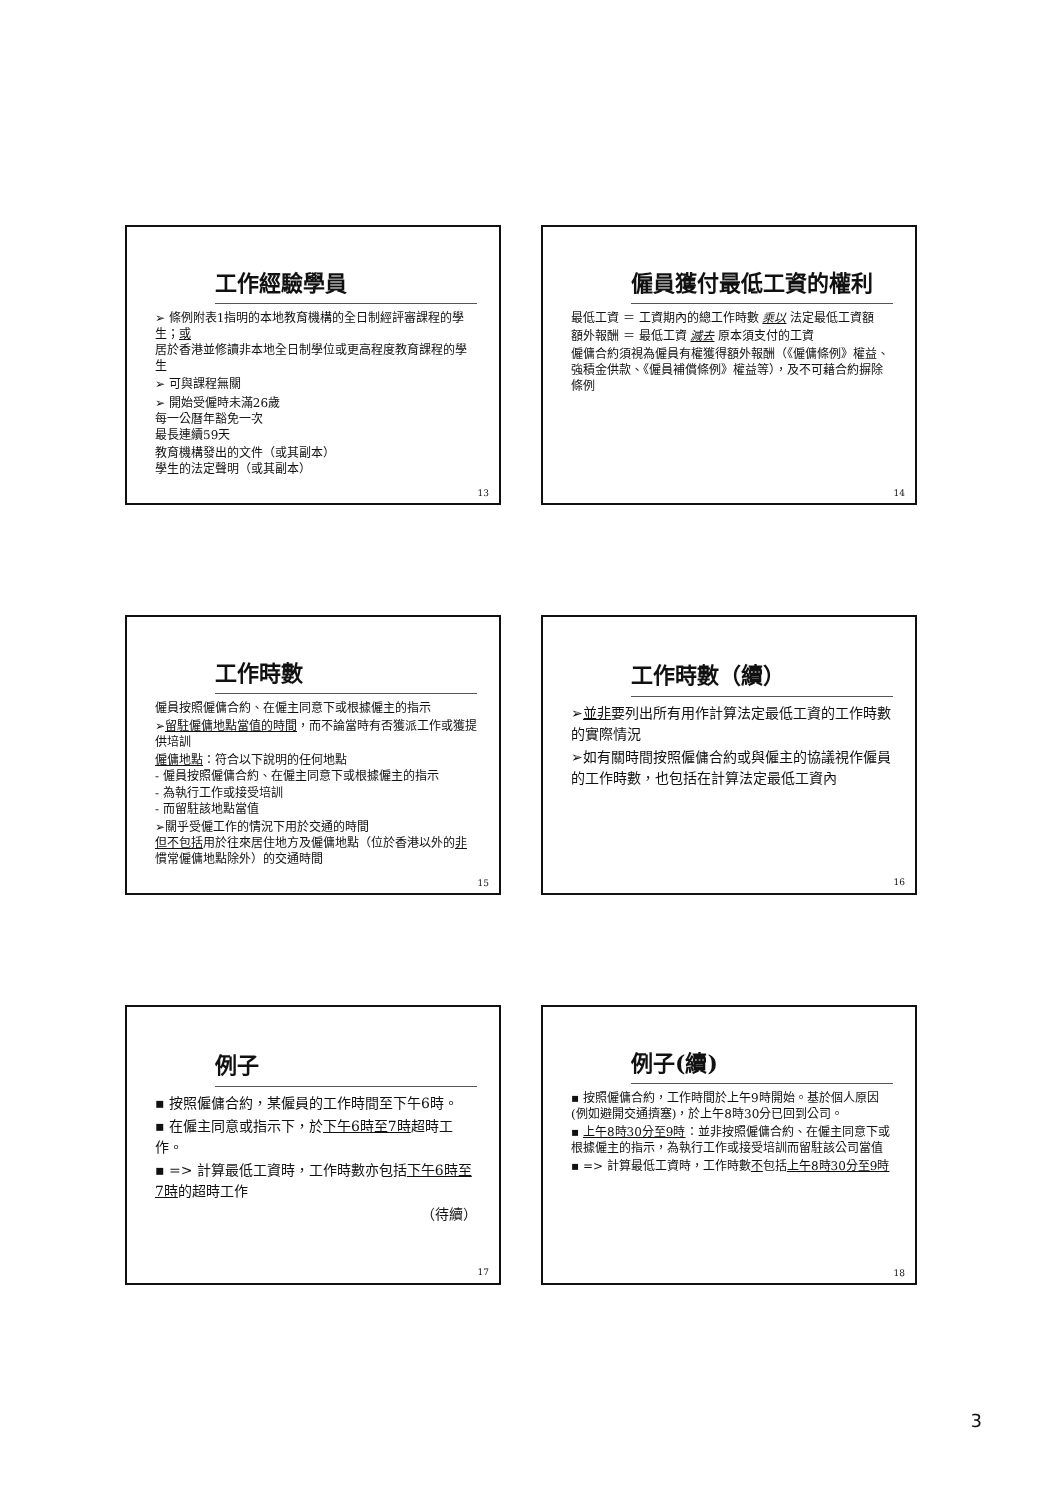工作經驗學員
➢ 條例附表1指明的本地教育機構的全日制經評審課程的學生；或
居於香港並修讀非本地全日制學位或更高程度教育課程的學生
➢ 可與課程無關
➢ 開始受僱時未滿26歲
每一公曆年豁免一次
最長連續59天
教育機構發出的文件（或其副本）
學生的法定聲明（或其副本）
13
僱員獲付最低工資的權利
最低工資 ＝ 工資期內的總工作時數 乘以 法定最低工資額
額外報酬 ＝ 最低工資 減去 原本須支付的工資
僱傭合約須視為僱員有權獲得額外報酬（《僱傭條例》權益、強積金供款、《僱員補償條例》權益等），及不可藉合約摒除條例
14
工作時數
僱員按照僱傭合約、在僱主同意下或根據僱主的指示
➢留駐僱傭地點當值的時間，而不論當時有否獲派工作或獲提供培訓
僱傭地點：符合以下說明的任何地點
- 僱員按照僱傭合約、在僱主同意下或根據僱主的指示
- 為執行工作或接受培訓
- 而留駐該地點當值
➢關乎受僱工作的情況下用於交通的時間
但不包括用於往來居住地方及僱傭地點（位於香港以外的非慣常僱傭地點除外）的交通時間
15
工作時數（續）
➢並非要列出所有用作計算法定最低工資的工作時數的實際情況
➢如有關時間按照僱傭合約或與僱主的協議視作僱員的工作時數，也包括在計算法定最低工資內
16
例子
▪ 按照僱傭合約，某僱員的工作時間至下午6時。
▪ 在僱主同意或指示下，於下午6時至7時超時工作。
▪ => 計算最低工資時，工作時數亦包括下午6時至7時的超時工作
（待續）
17
例子(續)
▪ 按照僱傭合約，工作時間於上午9時開始。基於個人原因(例如避開交通擠塞)，於上午8時30分已回到公司。
▪ 上午8時30分至9時：並非按照僱傭合約、在僱主同意下或根據僱主的指示，為執行工作或接受培訓而留駐該公司當值
▪ => 計算最低工資時，工作時數不包括上午8時30分至9時
18
3